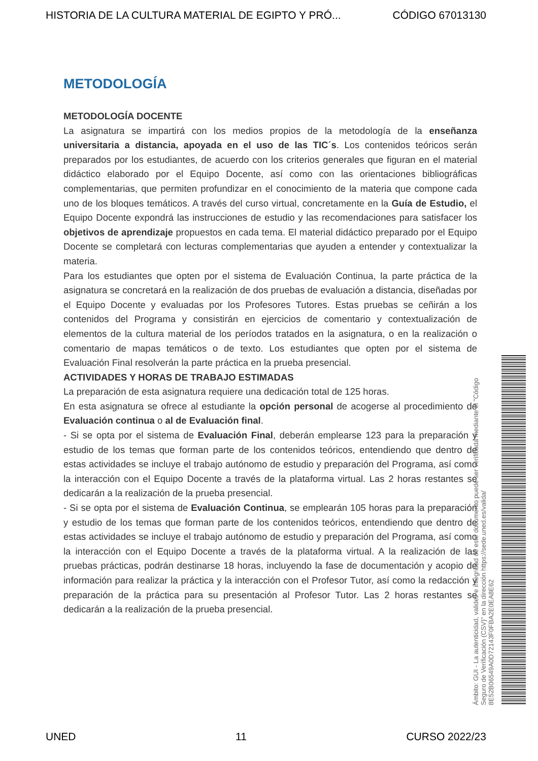HISTORIA DE LA CULTURA MATERIAL DE EGIPTO Y PRÓ... CÓDIGO 67013130
METODOLOGÍA
METODOLOGÍA DOCENTE
La asignatura se impartirá con los medios propios de la metodología de la enseñanza universitaria a distancia, apoyada en el uso de las TIC´s. Los contenidos teóricos serán preparados por los estudiantes, de acuerdo con los criterios generales que figuran en el material didáctico elaborado por el Equipo Docente, así como con las orientaciones bibliográficas complementarias, que permiten profundizar en el conocimiento de la materia que compone cada uno de los bloques temáticos. A través del curso virtual, concretamente en la Guía de Estudio, el Equipo Docente expondrá las instrucciones de estudio y las recomendaciones para satisfacer los objetivos de aprendizaje propuestos en cada tema. El material didáctico preparado por el Equipo Docente se completará con lecturas complementarias que ayuden a entender y contextualizar la materia.
Para los estudiantes que opten por el sistema de Evaluación Continua, la parte práctica de la asignatura se concretará en la realización de dos pruebas de evaluación a distancia, diseñadas por el Equipo Docente y evaluadas por los Profesores Tutores. Estas pruebas se ceñirán a los contenidos del Programa y consistirán en ejercicios de comentario y contextualización de elementos de la cultura material de los períodos tratados en la asignatura, o en la realización o comentario de mapas temáticos o de texto. Los estudiantes que opten por el sistema de Evaluación Final resolverán la parte práctica en la prueba presencial.
ACTIVIDADES Y HORAS DE TRABAJO ESTIMADAS
La preparación de esta asignatura requiere una dedicación total de 125 horas.
En esta asignatura se ofrece al estudiante la opción personal de acogerse al procedimiento de Evaluación continua o al de Evaluación final.
- Si se opta por el sistema de Evaluación Final, deberán emplearse 123 para la preparación y estudio de los temas que forman parte de los contenidos teóricos, entendiendo que dentro de estas actividades se incluye el trabajo autónomo de estudio y preparación del Programa, así como la interacción con el Equipo Docente a través de la plataforma virtual. Las 2 horas restantes se dedicarán a la realización de la prueba presencial.
- Si se opta por el sistema de Evaluación Continua, se emplearán 105 horas para la preparación y estudio de los temas que forman parte de los contenidos teóricos, entendiendo que dentro de estas actividades se incluye el trabajo autónomo de estudio y preparación del Programa, así como la interacción con el Equipo Docente a través de la plataforma virtual. A la realización de las pruebas prácticas, podrán destinarse 18 horas, incluyendo la fase de documentación y acopio de información para realizar la práctica y la interacción con el Profesor Tutor, así como la redacción y preparación de la práctica para su presentación al Profesor Tutor. Las 2 horas restantes se dedicarán a la realización de la prueba presencial.
Ámbito: GUI - La autenticidad, validez e integridad de este documento puede ser verificada mediante el "Código Seguro de Verificación (CSV)" en la dirección https://sede.uned.es/valida/ 8E52B06549A0D72143F0FBA2E0EA8E62
UNED 11 CURSO 2022/23